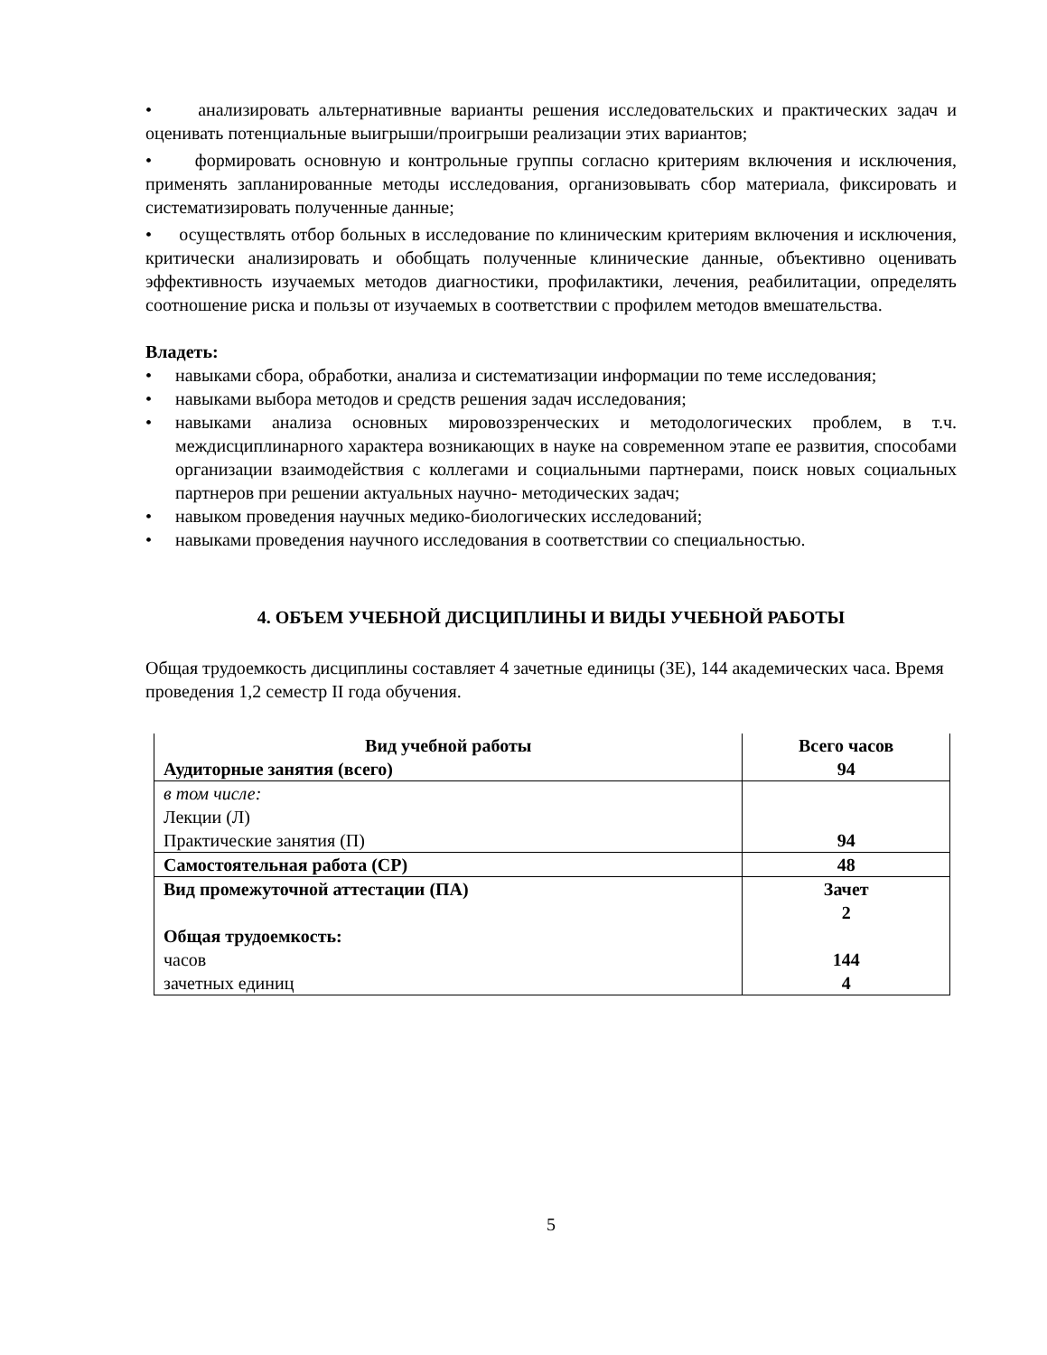• анализировать альтернативные варианты решения исследовательских и практических задач и оценивать потенциальные выигрыши/проигрыши реализации этих вариантов;
• формировать основную и контрольные группы согласно критериям включения и исключения, применять запланированные методы исследования, организовывать сбор материала, фиксировать и систематизировать полученные данные;
• осуществлять отбор больных в исследование по клиническим критериям включения и исключения, критически анализировать и обобщать полученные клинические данные, объективно оценивать эффективность изучаемых методов диагностики, профилактики, лечения, реабилитации, определять соотношение риска и пользы от изучаемых в соответствии с профилем методов вмешательства.
Владеть:
• навыками сбора, обработки, анализа и систематизации информации по теме исследования;
• навыками выбора методов и средств решения задач исследования;
• навыками анализа основных мировоззренческих и методологических проблем, в т.ч. междисциплинарного характера возникающих в науке на современном этапе ее развития, способами организации взаимодействия с коллегами и социальными партнерами, поиск новых социальных партнеров при решении актуальных научно- методических задач;
• навыком проведения научных медико-биологических исследований;
• навыками проведения научного исследования в соответствии со специальностью.
4. ОБЪЕМ УЧЕБНОЙ ДИСЦИПЛИНЫ И ВИДЫ УЧЕБНОЙ РАБОТЫ
Общая трудоемкость дисциплины составляет 4 зачетные единицы (ЗЕ), 144 академических часа. Время проведения 1,2 семестр II года обучения.
| Вид учебной работы Аудиторные занятия (всего) | Всего часов 94 |
| в том числе: Лекции (Л) Практические занятия (П) | 94 |
| Самостоятельная работа (СР) | 48 |
| Вид промежуточной аттестации (ПА) Общая трудоемкость: часов зачетных единиц | Зачет 2 144 4 |
5